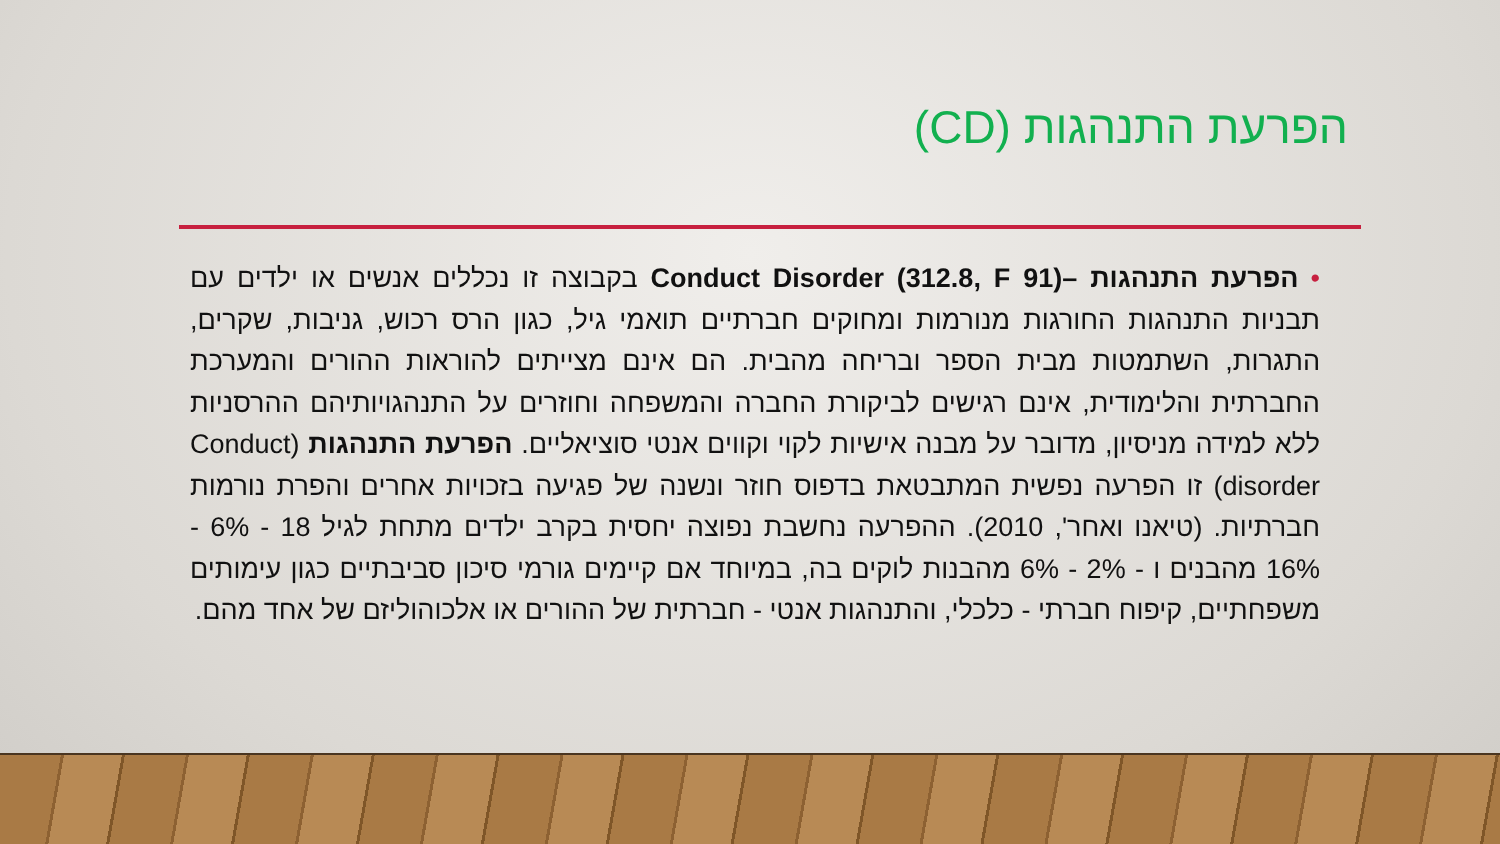הפרעת התנהגות (CD)
•הפרעת התנהגות –Conduct Disorder (312.8, F 91) בקבוצה זו נכללים אנשים או ילדים עם תבניות התנהגות החורגות מנורמות ומחוקים חברתיים תואמי גיל, כגון הרס רכוש, גניבות, שקרים, התגרות, השתמטות מבית הספר ובריחה מהבית. הם אינם מצייתים להוראות ההורים והמערכת החברתית והלימודית, אינם רגישים לביקורת החברה והמשפחה וחוזרים על התנהגויותיהם ההרסניות ללא למידה מניסיון, מדובר על מבנה אישיות לקוי וקווים אנטי סוציאליים. הפרעת התנהגות (Conduct disorder) זו הפרעה נפשית המתבטאת בדפוס חוזר ונשנה של פגיעה בזכויות אחרים והפרת נורמות חברתיות. (טיאנו ואחר', 2010). ההפרעה נחשבת נפוצה יחסית בקרב ילדים מתחת לגיל 18 - 6% - 16% מהבנים ו - 2% - 6% מהבנות לוקים בה, במיוחד אם קיימים גורמי סיכון סביבתיים כגון עימותים משפחתיים, קיפוח חברתי - כלכלי, והתנהגות אנטי - חברתית של ההורים או אלכוהוליזם של אחד מהם.